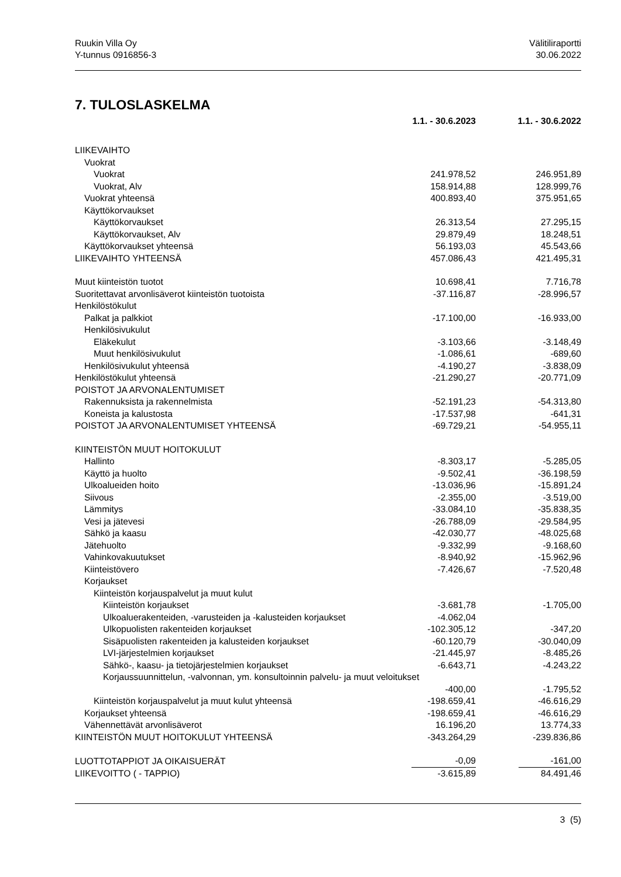Ruukin Villa Oy
Y-tunnus 0916856-3
Välitiliraportti
30.06.2022
7. TULOSLASKELMA
| | 1.1. - 30.6.2023 | 1.1. - 30.6.2022 |
| --- | --- | --- |
| LIIKEVAIHTO | | |
| Vuokrat | | |
| Vuokrat | 241.978,52 | 246.951,89 |
| Vuokrat, Alv | 158.914,88 | 128.999,76 |
| Vuokrat yhteensä | 400.893,40 | 375.951,65 |
| Käyttökorvaukset | | |
| Käyttökorvaukset | 26.313,54 | 27.295,15 |
| Käyttökorvaukset, Alv | 29.879,49 | 18.248,51 |
| Käyttökorvaukset yhteensä | 56.193,03 | 45.543,66 |
| LIIKEVAIHTO YHTEENSÄ | 457.086,43 | 421.495,31 |
| Muut kiinteistön tuotot | 10.698,41 | 7.716,78 |
| Suoritettavat arvonlisäverot kiinteistön tuotoista | -37.116,87 | -28.996,57 |
| Henkilöstökulut | | |
| Palkat ja palkkiot | -17.100,00 | -16.933,00 |
| Henkilösivukulut | | |
| Eläkekulut | -3.103,66 | -3.148,49 |
| Muut henkilösivukulut | -1.086,61 | -689,60 |
| Henkilösivukulut yhteensä | -4.190,27 | -3.838,09 |
| Henkilöstökulut yhteensä | -21.290,27 | -20.771,09 |
| POISTOT JA ARVONALENTUMISET | | |
| Rakennuksista ja rakennelmista | -52.191,23 | -54.313,80 |
| Koneista ja kalustosta | -17.537,98 | -641,31 |
| POISTOT JA ARVONALENTUMISET YHTEENSÄ | -69.729,21 | -54.955,11 |
| KIINTEISTÖN MUUT HOITOKULUT | | |
| Hallinto | -8.303,17 | -5.285,05 |
| Käyttö ja huolto | -9.502,41 | -36.198,59 |
| Ulkoalueiden hoito | -13.036,96 | -15.891,24 |
| Siivous | -2.355,00 | -3.519,00 |
| Lämmitys | -33.084,10 | -35.838,35 |
| Vesi ja jätevesi | -26.788,09 | -29.584,95 |
| Sähkö ja kaasu | -42.030,77 | -48.025,68 |
| Jätehuolto | -9.332,99 | -9.168,60 |
| Vahinkovakuutukset | -8.940,92 | -15.962,96 |
| Kiinteistövero | -7.426,67 | -7.520,48 |
| Korjaukset | | |
| Kiinteistön korjauspalvelut ja muut kulut | | |
| Kiinteistön korjaukset | -3.681,78 | -1.705,00 |
| Ulkoaluerakenteiden, -varusteiden ja -kalusteiden korjaukset | -4.062,04 | |
| Ulkopuolisten rakenteiden korjaukset | -102.305,12 | -347,20 |
| Sisäpuolisten rakenteiden ja kalusteiden korjaukset | -60.120,79 | -30.040,09 |
| LVI-järjestelmien korjaukset | -21.445,97 | -8.485,26 |
| Sähkö-, kaasu- ja tietojärjestelmien korjaukset | -6.643,71 | -4.243,22 |
| Korjaussuunnittelun, -valvonnan, ym. konsultoinnin palvelu- ja muut veloitukset | | |
| | -400,00 | -1.795,52 |
| Kiinteistön korjauspalvelut ja muut kulut yhteensä | -198.659,41 | -46.616,29 |
| Korjaukset yhteensä | -198.659,41 | -46.616,29 |
| Vähennettävät arvonlisäverot | 16.196,20 | 13.774,33 |
| KIINTEISTÖN MUUT HOITOKULUT YHTEENSÄ | -343.264,29 | -239.836,86 |
| LUOTTOTAPPIOT JA OIKAISUERÄT | -0,09 | -161,00 |
| LIIKEVOITTO ( - TAPPIO) | -3.615,89 | 84.491,46 |
3 (5)